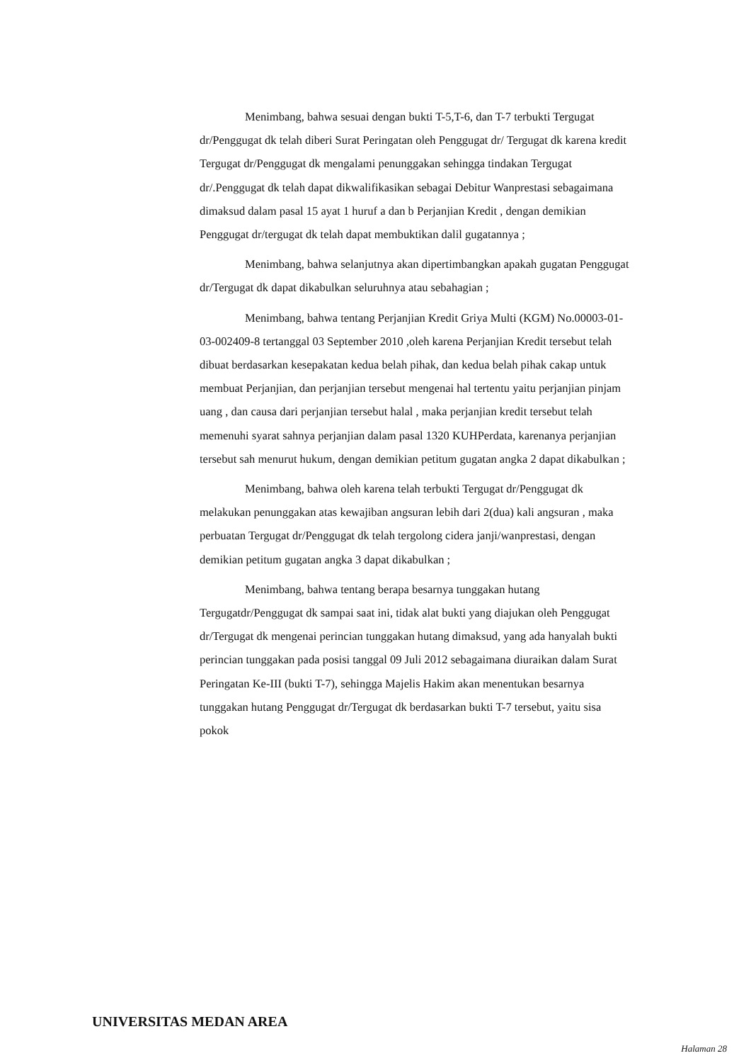Menimbang, bahwa sesuai dengan bukti T-5,T-6, dan T-7 terbukti Tergugat dr/Penggugat dk telah diberi Surat Peringatan oleh Penggugat dr/ Tergugat dk karena kredit Tergugat dr/Penggugat dk mengalami penunggakan sehingga tindakan Tergugat dr/.Penggugat dk telah dapat dikwalifikasikan sebagai Debitur Wanprestasi sebagaimana dimaksud dalam pasal 15 ayat 1 huruf a dan b Perjanjian Kredit , dengan demikian Penggugat dr/tergugat dk telah dapat membuktikan dalil gugatannya ;
Menimbang, bahwa selanjutnya akan dipertimbangkan apakah gugatan Penggugat dr/Tergugat dk dapat dikabulkan seluruhnya atau sebahagian ;
Menimbang, bahwa tentang Perjanjian Kredit Griya Multi (KGM) No.00003-01-03-002409-8 tertanggal 03 September 2010 ,oleh karena Perjanjian Kredit tersebut telah dibuat berdasarkan kesepakatan kedua belah pihak, dan kedua belah pihak cakap untuk membuat Perjanjian, dan perjanjian tersebut mengenai hal tertentu yaitu perjanjian pinjam uang , dan causa dari perjanjian tersebut halal , maka perjanjian kredit tersebut telah memenuhi syarat sahnya perjanjian dalam pasal 1320 KUHPerdata, karenanya perjanjian tersebut sah menurut hukum, dengan demikian petitum gugatan angka 2 dapat dikabulkan ;
Menimbang, bahwa oleh karena telah terbukti Tergugat dr/Penggugat dk melakukan penunggakan atas kewajiban angsuran lebih dari 2(dua) kali angsuran , maka perbuatan Tergugat dr/Penggugat dk telah tergolong cidera janji/wanprestasi, dengan demikian petitum gugatan angka 3 dapat dikabulkan ;
Menimbang, bahwa tentang berapa besarnya tunggakan hutang Tergugatdr/Penggugat dk sampai saat ini, tidak alat bukti yang diajukan oleh Penggugat dr/Tergugat dk mengenai perincian tunggakan hutang dimaksud, yang ada hanyalah bukti perincian tunggakan pada posisi tanggal 09 Juli 2012 sebagaimana diuraikan dalam Surat Peringatan Ke-III (bukti T-7), sehingga Majelis Hakim akan menentukan besarnya tunggakan hutang Penggugat dr/Tergugat dk berdasarkan bukti T-7 tersebut, yaitu sisa pokok
UNIVERSITAS MEDAN AREA
Halaman 28